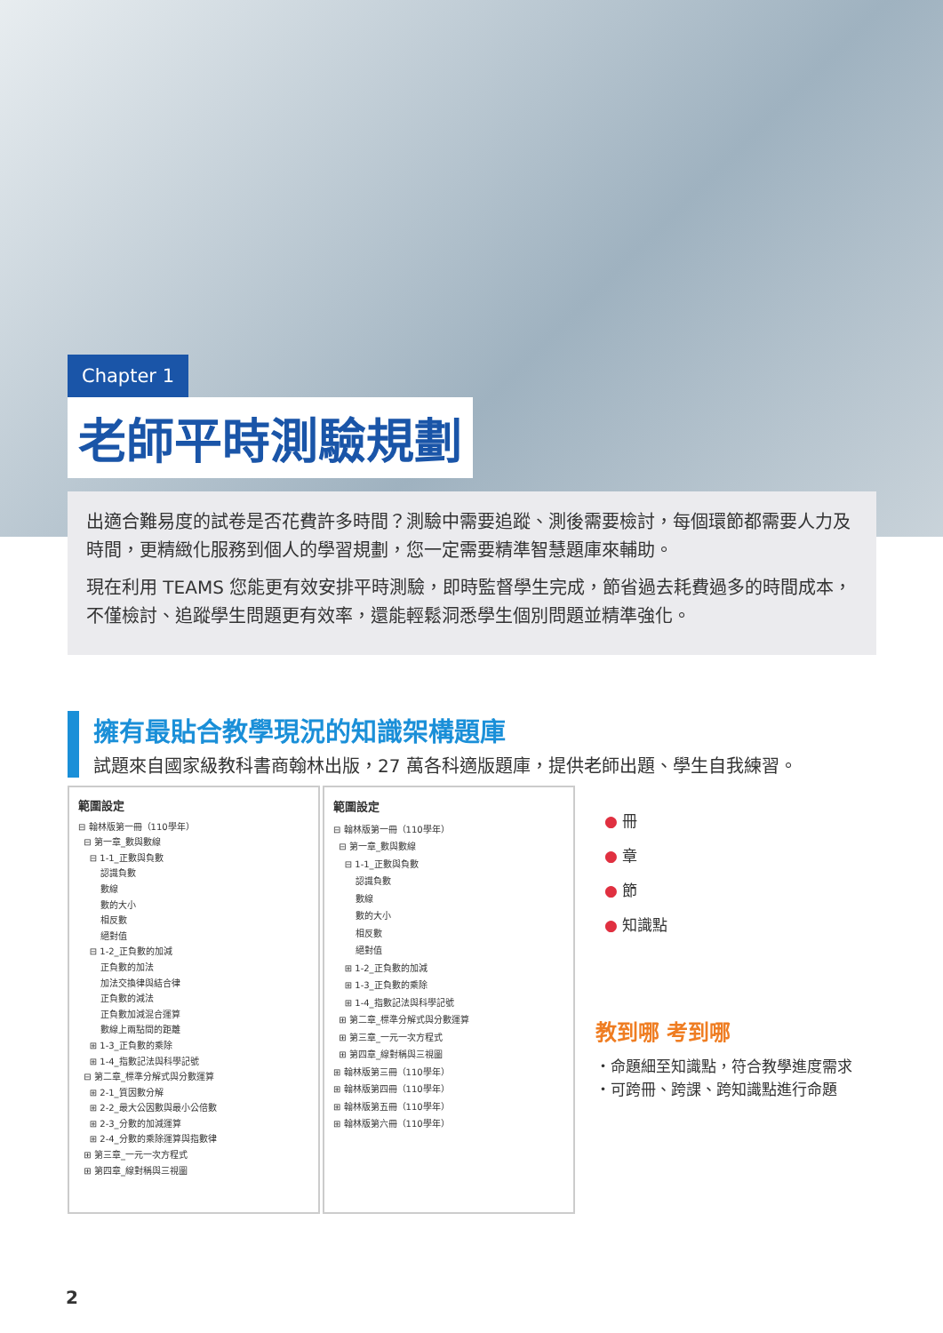Chapter 1
老師平時測驗規劃
出適合難易度的試卷是否花費許多時間？測驗中需要追蹤、測後需要檢討，每個環節都需要人力及時間，更精緻化服務到個人的學習規劃，您一定需要精準智慧題庫來輔助。
現在利用 TEAMS 您能更有效安排平時測驗，即時監督學生完成，節省過去耗費過多的時間成本，不僅檢討、追蹤學生問題更有效率，還能輕鬆洞悉學生個別問題並精準強化。
擁有最貼合教學現況的知識架構題庫
試題來自國家級教科書商翰林出版，27 萬各科適版題庫，提供老師出題、學生自我練習。
範圍設定
⊟ 翰林版第一冊（110學年）
⊟ 第一章_數與數線
⊟ 1-1_正數與負數
認識負數
數線
數的大小
相反數
絕對值
⊟ 1-2_正負數的加減
正負數的加法
加法交換律與結合律
正負數的減法
正負數加減混合運算
數線上兩點間的距離
⊞ 1-3_正負數的乘除
⊞ 1-4_指數記法與科學記號
⊟ 第二章_標準分解式與分數運算
⊞ 2-1_質因數分解
⊞ 2-2_最大公因數與最小公倍數
⊞ 2-3_分數的加減運算
⊞ 2-4_分數的乘除運算與指數律
⊞ 第三章_一元一次方程式
⊞ 第四章_線對稱與三視圖
範圍設定
⊟ 翰林版第一冊（110學年）
⊟ 第一章_數與數線
⊟ 1-1_正數與負數
認識負數
數線
數的大小
相反數
絕對值
⊞ 1-2_正負數的加減
⊞ 1-3_正負數的乘除
⊞ 1-4_指數記法與科學記號
⊞ 第二章_標準分解式與分數運算
⊞ 第三章_一元一次方程式
⊞ 第四章_線對稱與三視圖
⊞ 翰林版第三冊（110學年）
⊞ 翰林版第四冊（110學年）
⊞ 翰林版第五冊（110學年）
⊞ 翰林版第六冊（110學年）
● 冊
● 章
● 節
● 知識點
教到哪 考到哪
・命題細至知識點，符合教學進度需求
・可跨冊、跨課、跨知識點進行命題
2